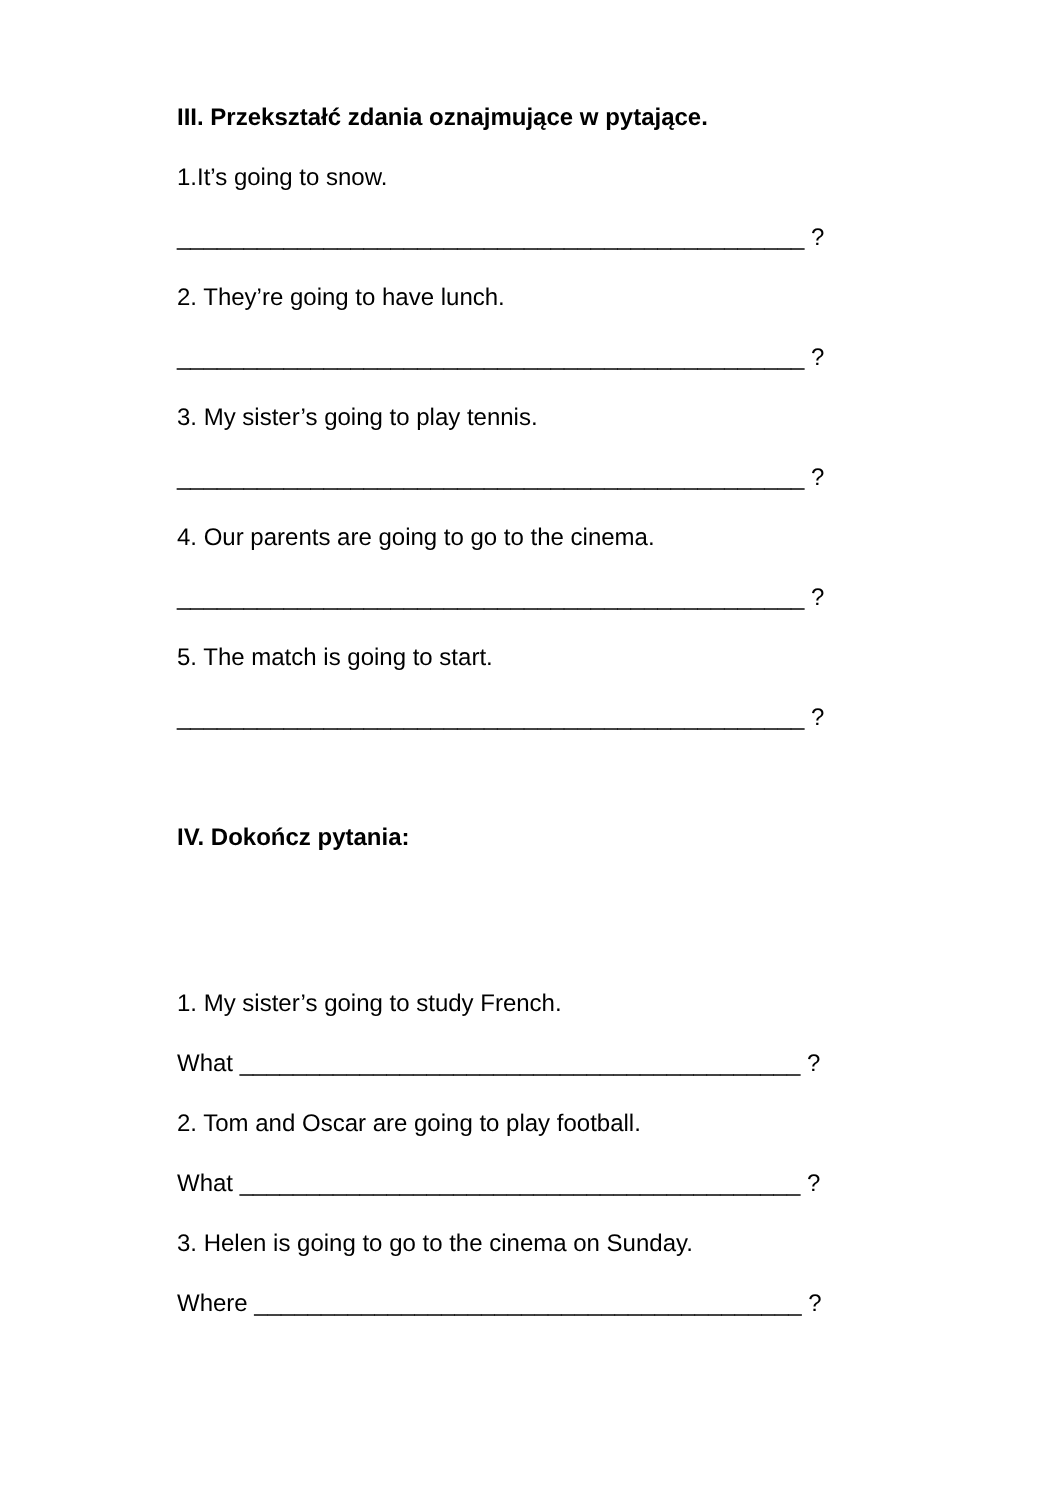III. Przekształć zdania oznajmujące w pytające.
1.It’s going to snow.
_______________________________________________ ?
2. They’re going to have lunch.
_______________________________________________ ?
3. My sister’s going to play tennis.
_______________________________________________ ?
4. Our parents are going to go to the cinema.
_______________________________________________ ?
5. The match is going to start.
_______________________________________________ ?
IV. Dokończ pytania:
1. My sister’s going to study French.
What __________________________________________ ?
2. Tom and Oscar are going to play football.
What __________________________________________ ?
3. Helen is going to go to the cinema on Sunday.
Where _________________________________________ ?